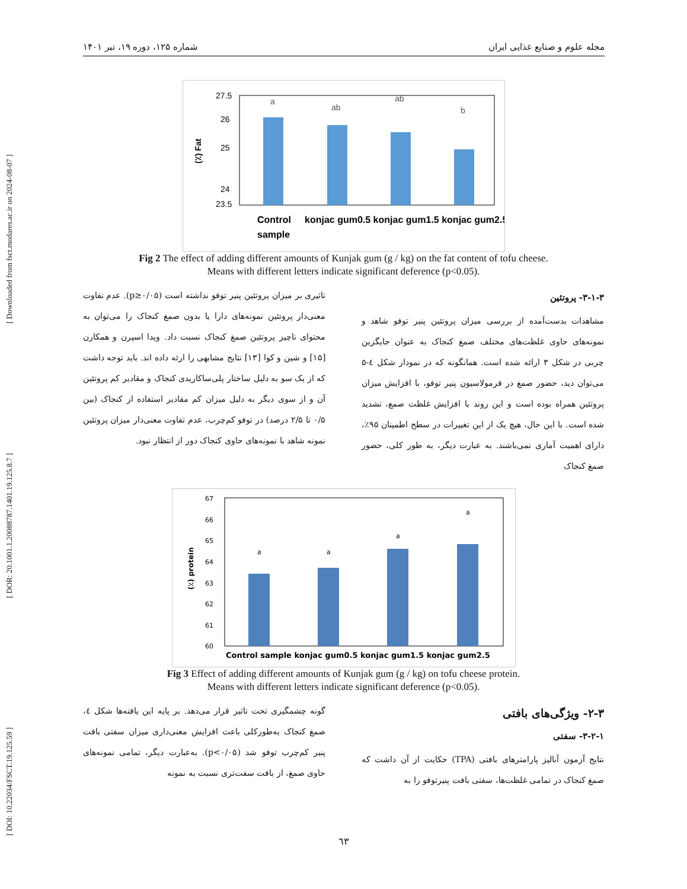[ DOI: 10.22034/FSCT.19.125.59 ] [ DOR: 20.1001.1.20088787.1401.19.125.8.7 ] [ Downloaded from fsct.modares.ac.ir on 2024-08-07 ]
مجله علوم و صنایع غذایی ایران شماره ۱۲۵، دوره ۱۹، تیر ۱۴۰۱
27.5
24
23.5
25
26
(٪) Fat
a
ab
ab
b
Control
sample
konjac gum0.5 konjac gum1.5 konjac gum2.5
Fig 2 The effect of adding different amounts of Kunjak gum (g / kg) on the fat content of tofu cheese.
Means with different letters indicate significant deference (p<0.05).
۳-۱-۳- پروتئین
مشاهدات بدست‌آمده از بررسی میزان پروتئین پنیر توفو شاهد و نمونه‌های حاوی غلظت‌های مختلف صمغ کنجاک به عنوان جایگزین چربی در شکل ۳ ارائه شده است. همانگونه که در نمودار شکل ٤-۵ می‌توان دید، حضور صمغ در فرمولاسیون پنیر توفو، با افزایش میزان پروتئین همراه بوده است و این روند با افزایش غلظت صمغ، تشدید شده است. با این حال، هیچ یک از این تغییرات در سطح اطمینان ۹۵٪، دارای اهمیت آماری نمی‌باشند. به عبارت دیگر، به طور کلی، حضور صمغ کنجاک
تاثیری بر میزان پروتئین پنیر توفو نداشته است (p≥۰/۰۵). عدم تفاوت معنی‌دار پروتئین نمونه‌های دارا یا بدون صمغ کنجاک را می‌توان به محتوای ناچیز پروتئین صمغ کنجاک نسبت داد. ویدا اسپرن و همکارن [۱۵] و شین و کوا [۱۳] نتایج مشابهی را ارئه داده اند. باید توجه داشت که از یک سو به دلیل ساختار پلی‌ساکاریدی کنجاک و مقادیر کم پروتئین آن و از سوی دیگر به دلیل میزان کم مقادیر استفاده از کنجاک (بین ۰/۵ تا ۲/۵ درصد) در توفو کم‌چرب، عدم تفاوت معنی‌دار میزان پروتئین نمونه شاهد با نمونه‌های حاوی کنجاک دور از انتظار نبود.
67
66
65
64
63
62
61
60
(٪) protein
a
a
a
a
Control sample konjac gum0.5 konjac gum1.5 konjac gum2.5
Fig 3 Effect of adding different amounts of Kunjak gum (g / kg) on tofu cheese protein.
Means with different letters indicate significant deference (p<0.05).
۲-۳- ویژگی‌های بافتی
۳-۲-۱- سفتی
نتایج آزمون آنالیز پارامترهای بافتی (TPA) حکایت از آن داشت که صمغ کنجاک در تمامی غلظت‌ها، سفتی بافت پنیرتوفو را به
گونه چشمگیری تحت تاثیر قرار می‌دهد. بر پایه این یافته‌ها شکل ٤، صمغ کنجاک به‌طورکلی باعث افزایش معنی‌داری میزان سفتی بافت پنیر کم‌چرب توفو شد (p<۰/۰۵). به‌عبارت دیگر، تمامی نمونه‌های حاوی صمغ، از بافت سفت‌تری نسبت به نمونه
٦٣